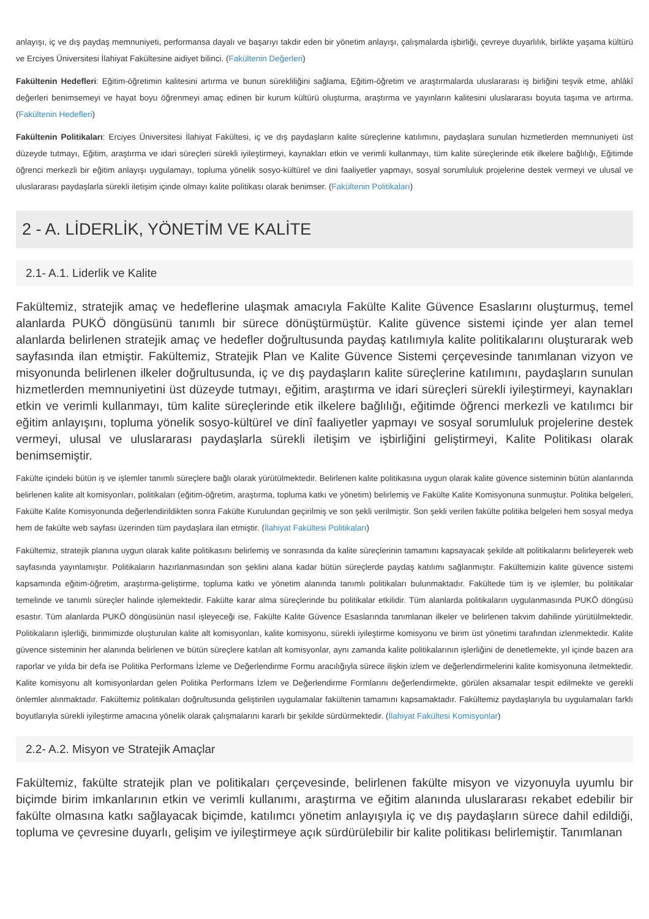anlayışı, iç ve dış paydaş memnuniyeti, performansa dayalı ve başarıyı takdir eden bir yönetim anlayışı, çalışmalarda işbirliği, çevreye duyarlılık, birlikte yaşama kültürü ve Erciyes Üniversitesi İlahiyat Fakültesine aidiyet bilinci. (Fakültenin Değerleri)
Fakültenin Hedefleri: Eğitim-öğretimin kalitesini artırma ve bunun sürekliliğini sağlama, Eğitim-öğretim ve araştırmalarda uluslararası iş birliğini teşvik etme, ahlâkî değerleri benimsemeyi ve hayat boyu öğrenmeyi amaç edinen bir kurum kültürü oluşturma, araştırma ve yayınların kalitesini uluslararası boyuta taşıma ve artırma. (Fakültenin Hedefleri)
Fakültenin Politikaları: Erciyes Üniversitesi İlahiyat Fakültesi, iç ve dış paydaşların kalite süreçlerine katılımını, paydaşlara sunulan hizmetlerden memnuniyeti üst düzeyde tutmayı, Eğitim, araştırma ve idari süreçleri sürekli iyileştirmeyi, kaynakları etkin ve verimli kullanmayı, tüm kalite süreçlerinde etik ilkelere bağlılığı, Eğitimde öğrenci merkezli bir eğitim anlayışı uygulamayı, topluma yönelik sosyo-kültürel ve dini faaliyetler yapmayı, sosyal sorumluluk projelerine destek vermeyi ve ulusal ve uluslararası paydaşlarla sürekli iletişim içinde olmayı kalite politikası olarak benimser. (Fakültenin Politikaları)
2 - A. LİDERLİK, YÖNETİM VE KALİTE
2.1- A.1. Liderlik ve Kalite
Fakültemiz, stratejik amaç ve hedeflerine ulaşmak amacıyla Fakülte Kalite Güvence Esaslarını oluşturmuş, temel alanlarda PUKÖ döngüsünü tanımlı bir sürece dönüştürmüştür. Kalite güvence sistemi içinde yer alan temel alanlarda belirlenen stratejik amaç ve hedefler doğrultusunda paydaş katılımıyla kalite politikalarını oluşturarak web sayfasında ilan etmiştir. Fakültemiz, Stratejik Plan ve Kalite Güvence Sistemi çerçevesinde tanımlanan vizyon ve misyonunda belirlenen ilkeler doğrultusunda, iç ve dış paydaşların kalite süreçlerine katılımını, paydaşların sunulan hizmetlerden memnuniyetini üst düzeyde tutmayı, eğitim, araştırma ve idari süreçleri sürekli iyileştirmeyi, kaynakları etkin ve verimli kullanmayı, tüm kalite süreçlerinde etik ilkelere bağlılığı, eğitimde öğrenci merkezli ve katılımcı bir eğitim anlayışını, topluma yönelik sosyo-kültürel ve dinî faaliyetler yapmayı ve sosyal sorumluluk projelerine destek vermeyi, ulusal ve uluslararası paydaşlarla sürekli iletişim ve işbirliğini geliştirmeyi, Kalite Politikası olarak benimsemiştir.
Fakülte içindeki bütün iş ve işlemler tanımlı süreçlere bağlı olarak yürütülmektedir. Belirlenen kalite politikasına uygun olarak kalite güvence sisteminin bütün alanlarında belirlenen kalite alt komisyonları, politikaları (eğitim-öğretim, araştırma, topluma katkı ve yönetim) belirlemiş ve Fakülte Kalite Komisyonuna sunmuştur. Politika belgeleri, Fakülte Kalite Komisyonunda değerlendirildikten sonra Fakülte Kurulundan geçirilmiş ve son şekli verilmiştir. Son şekli verilen fakülte politika belgeleri hem sosyal medya hem de fakülte web sayfası üzerinden tüm paydaşlara ilan etmiştir. (İlahiyat Fakültesi Politikaları)
Fakültemiz, stratejik planına uygun olarak kalite politikasını belirlemiş ve sonrasında da kalite süreçlerinin tamamını kapsayacak şekilde alt politikalarını belirleyerek web sayfasında yayınlamıştır. Politikaların hazırlanmasından son şeklini alana kadar bütün süreçlerde paydaş katılımı sağlanmıştır. Fakültemizin kalite güvence sistemi kapsamında eğitim-öğretim, araştırma-geliştirme, topluma katkı ve yönetim alanında tanımlı politikaları bulunmaktadır. Fakültede tüm iş ve işlemler, bu politikalar temelinde ve tanımlı süreçler halinde işlemektedir. Fakülte karar alma süreçlerinde bu politikalar etkilidir. Tüm alanlarda politikaların uygulanmasında PUKÖ döngüsü esastır. Tüm alanlarda PUKÖ döngüsünün nasıl işleyeceği ise, Fakülte Kalite Güvence Esaslarında tanımlanan ilkeler ve belirlenen takvim dahilinde yürütülmektedir. Politikaların işlerliği, birimimizde oluşturulan kalite alt komisyonları, kalite komisyonu, sürekli iyileştirme komisyonu ve birim üst yönetimi tarafından izlenmektedir. Kalite güvence sisteminin her alanında belirlenen ve bütün süreçlere katılan alt komisyonlar, aynı zamanda kalite politikalarının işlerliğini de denetlemekte, yıl içinde bazen ara raporlar ve yılda bir defa ise Politika Performans İzleme ve Değerlendirme Formu aracılığıyla sürece ilişkin izlem ve değerlendirmelerini kalite komisyonuna iletmektedir. Kalite komisyonu alt komisyonlardan gelen Politika Performans İzlem ve Değerlendirme Formlarını değerlendirmekte, görülen aksamalar tespit edilmekte ve gerekli önlemler alınmaktadır. Fakültemiz politikaları doğrultusunda geliştirilen uygulamalar fakültenin tamamını kapsamaktadır. Fakültemiz paydaşlarıyla bu uygulamaları farklı boyutlarıyla sürekli iyileştirme amacına yönelik olarak çalışmalarını kararlı bir şekilde sürdürmektedir. (İlahiyat Fakültesi Komisyonlar)
2.2- A.2. Misyon ve Stratejik Amaçlar
Fakültemiz, fakülte stratejik plan ve politikaları çerçevesinde, belirlenen fakülte misyon ve vizyonuyla uyumlu bir biçimde birim imkanlarının etkin ve verimli kullanımı, araştırma ve eğitim alanında uluslararası rekabet edebilir bir fakülte olmasına katkı sağlayacak biçimde, katılımcı yönetim anlayışıyla iç ve dış paydaşların sürece dahil edildiği, topluma ve çevresine duyarlı, gelişim ve iyileştirmeye açık sürdürülebilir bir kalite politikası belirlemiştir. Tanımlanan